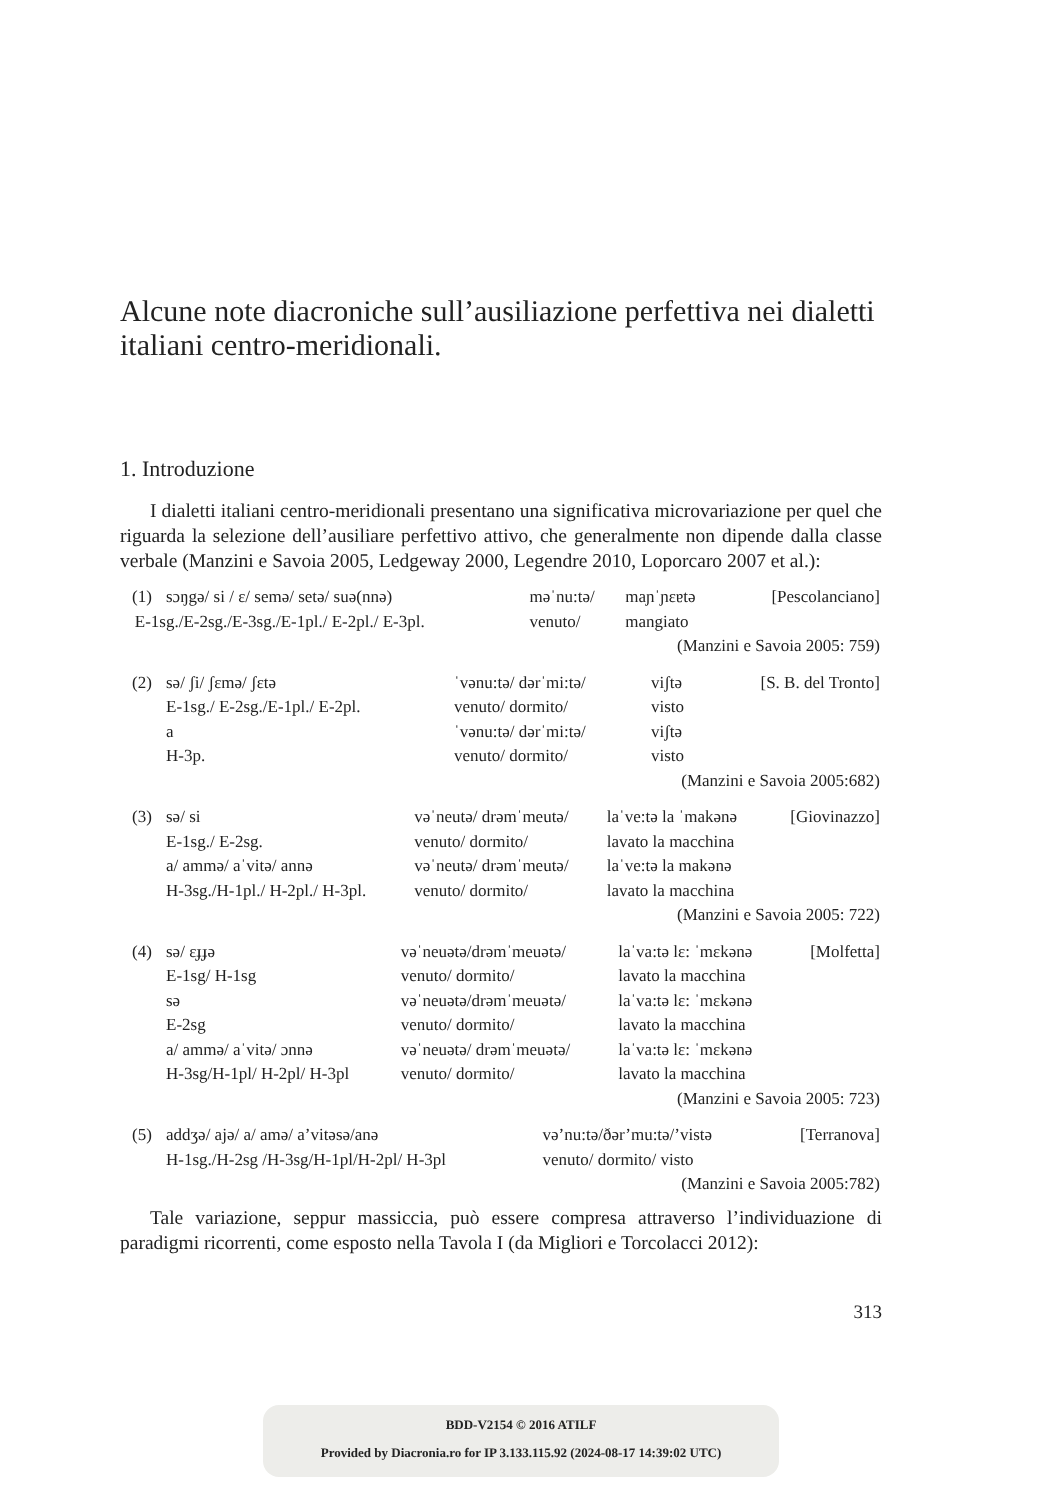Alcune note diacroniche sull’ausiliazione perfettiva nei dialetti italiani centro-meridionali.
1. Introduzione
I dialetti italiani centro-meridionali presentano una significativa microvariazione per quel che riguarda la selezione dell’ausiliare perfettivo attivo, che generalmente non dipende dalla classe verbale (Manzini e Savoia 2005, Ledgeway 2000, Legendre 2010, Loporcaro 2007 et al.):
| (1) | sɔŋgə/ si / ɛ/ semə/ setə/ suə(nnə) | məˈnu:tə/ | maɲˈɲɛɐtə | [Pescolanciano] |
| E-1sg./E-2sg./E-3sg./E-1pl./ E-2pl./ E-3pl. | | venuto/ | mangiato | |
| (Manzini e Savoia 2005: 759) | | | | |
| (2) | sə/ ʃi/ ʃɛmə/ ʃɛtə | ˈvənu:tə/ dərˈmi:tə/ | viʃtə | [S. B. del Tronto] |
| | E-1sg./ E-2sg./E-1pl./ E-2pl. | venuto/ dormito/ | visto | |
| | a | ˈvənu:tə/ dərˈmi:tə/ | viʃtə | |
| | H-3p. | venuto/ dormito/ | visto | |
| (Manzini e Savoia 2005:682) | | | | |
| (3) | sə/ si | vəˈneutə/ drəmˈmeutə/ | laˈve:tə la ˈmakənə | [Giovinazzo] |
| | E-1sg./ E-2sg. | venuto/ dormito/ | lavato la macchina | |
| | a/ ammə/ aˈvitə/ annə | vəˈneutə/ drəmˈmeutə/ | laˈve:tə la makənə | |
| | H-3sg./H-1pl./ H-2pl./ H-3pl. | venuto/ dormito/ | lavato la macchina | |
| (Manzini e Savoia 2005: 722) | | | | |
| (4) | sə/ ɛɟɟə | vəˈneuətə/drəmˈmeuətə/ | laˈva:tə lɛ: ˈmɛkənə | [Molfetta] |
| | E-1sg/ H-1sg | venuto/ dormito/ | lavato la macchina | |
| | sə | vəˈneuətə/drəmˈmeuətə/ | laˈva:tə lɛ: ˈmɛkənə | |
| | E-2sg | venuto/ dormito/ | lavato la macchina | |
| | a/ ammə/ aˈvitə/ ɔnnə | vəˈneuətə/ drəmˈmeuətə/ | laˈva:tə lɛ: ˈmɛkənə | |
| | H-3sg/H-1pl/ H-2pl/ H-3pl | venuto/ dormito/ | lavato la macchina | |
| (Manzini e Savoia 2005: 723) | | | | |
| (5) | addʒə/ ajə/ a/ amə/ a’vitəsə/anə | və’nu:tə/ðər’mu:tə/’vistə | [Terranova] |
| | H-1sg./H-2sg /H-3sg/H-1pl/H-2pl/ H-3pl | venuto/ dormito/ visto | |
| (Manzini e Savoia 2005:782) | | | |
Tale variazione, seppur massiccia, può essere compresa attraverso l’individuazione di paradigmi ricorrenti, come esposto nella Tavola I (da Migliori e Torcolacci 2012):
313
BDD-V2154 © 2016 ATILF
Provided by Diacronia.ro for IP 3.133.115.92 (2024-08-17 14:39:02 UTC)